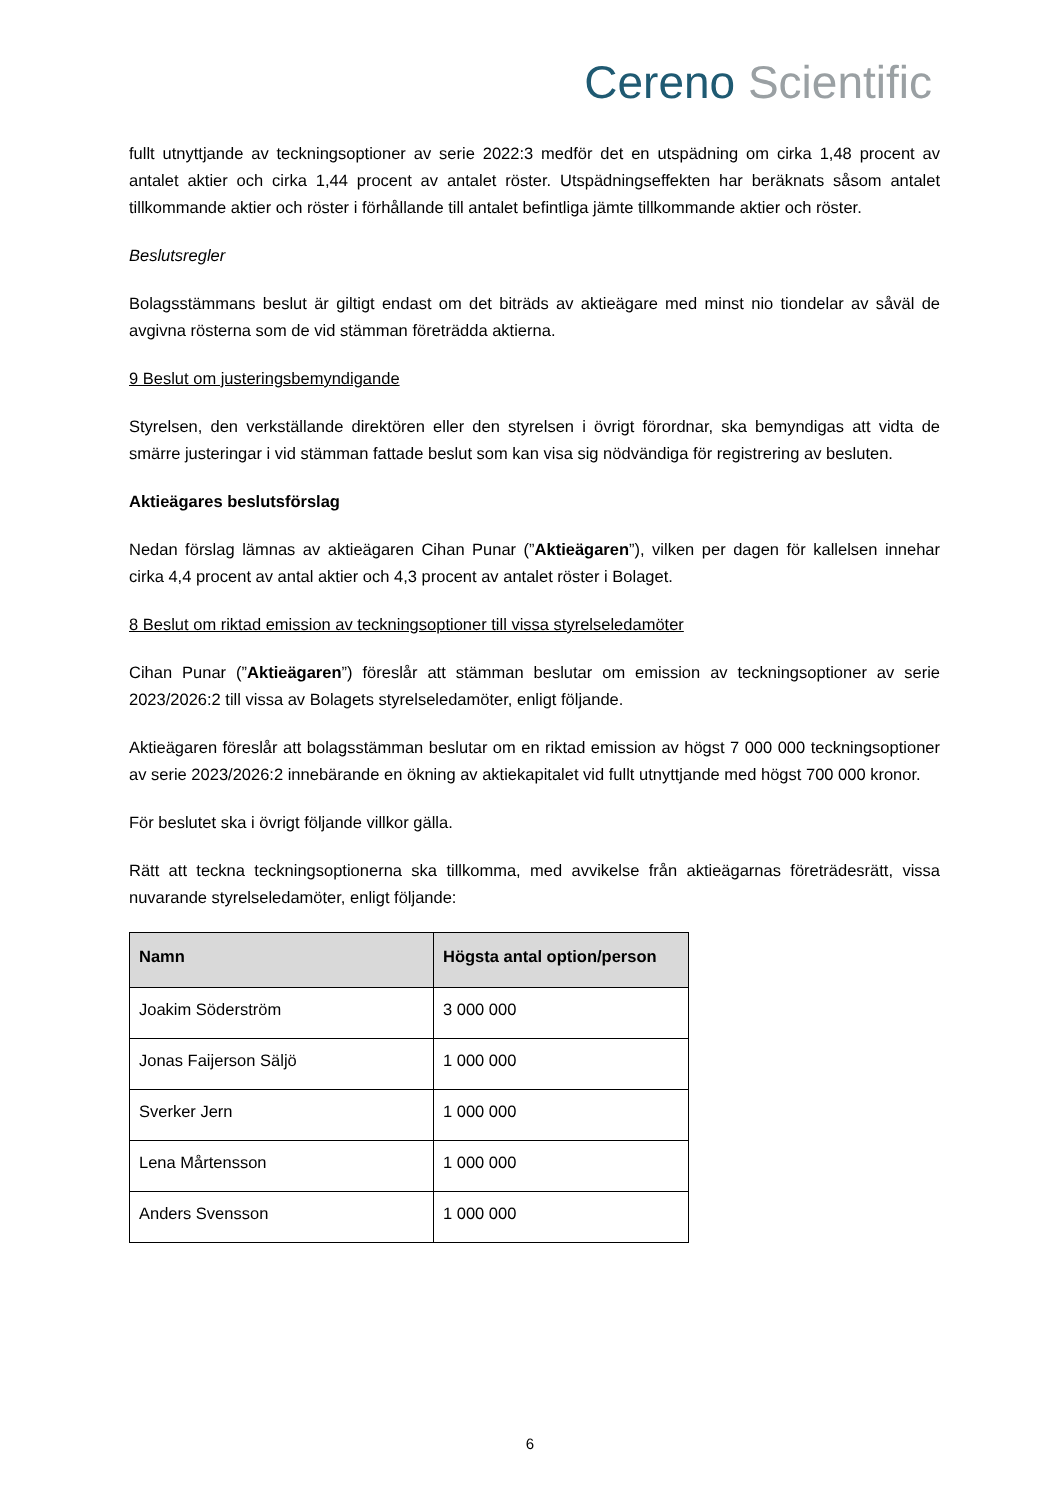Cereno Scientific
fullt utnyttjande av teckningsoptioner av serie 2022:3 medför det en utspädning om cirka 1,48 procent av antalet aktier och cirka 1,44 procent av antalet röster. Utspädningseffekten har beräknats såsom antalet tillkommande aktier och röster i förhållande till antalet befintliga jämte tillkommande aktier och röster.
Beslutsregler
Bolagsstämmans beslut är giltigt endast om det biträds av aktieägare med minst nio tiondelar av såväl de avgivna rösterna som de vid stämman företrädda aktierna.
9 Beslut om justeringsbemyndigande
Styrelsen, den verkställande direktören eller den styrelsen i övrigt förordnar, ska bemyndigas att vidta de smärre justeringar i vid stämman fattade beslut som kan visa sig nödvändiga för registrering av besluten.
Aktieägares beslutsförslag
Nedan förslag lämnas av aktieägaren Cihan Punar (”Aktieägaren”), vilken per dagen för kallelsen innehar cirka 4,4 procent av antal aktier och 4,3 procent av antalet röster i Bolaget.
8 Beslut om riktad emission av teckningsoptioner till vissa styrelseledamöter
Cihan Punar (”Aktieägaren”) föreslår att stämman beslutar om emission av teckningsoptioner av serie 2023/2026:2 till vissa av Bolagets styrelseledamöter, enligt följande.
Aktieägaren föreslår att bolagsstämman beslutar om en riktad emission av högst 7 000 000 teckningsoptioner av serie 2023/2026:2 innebärande en ökning av aktiekapitalet vid fullt utnyttjande med högst 700 000 kronor.
För beslutet ska i övrigt följande villkor gälla.
Rätt att teckna teckningsoptionerna ska tillkomma, med avvikelse från aktieägarnas företrädesrätt, vissa nuvarande styrelseledamöter, enligt följande:
| Namn | Högsta antal option/person |
| --- | --- |
| Joakim Söderström | 3 000 000 |
| Jonas Faijerson Säljö | 1 000 000 |
| Sverker Jern | 1 000 000 |
| Lena Mårtensson | 1 000 000 |
| Anders Svensson | 1 000 000 |
6